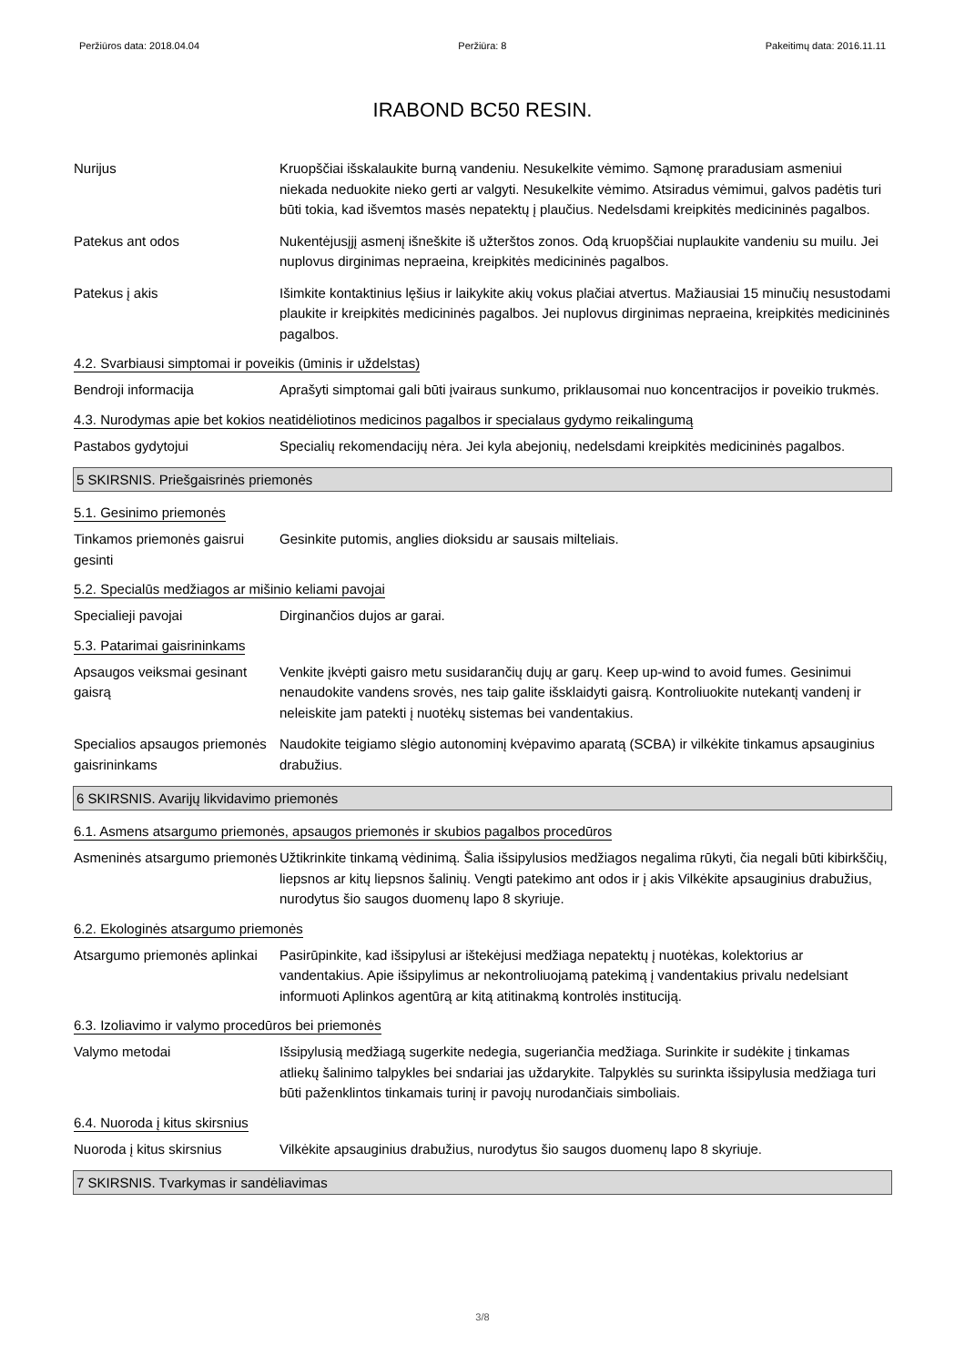Peržiūros data: 2018.04.04 Peržiūra: 8 Pakeitimų data: 2016.11.11
IRABOND BC50 RESIN.
Nurijus Kruopščiai išskalaukite burną vandeniu. Nesukelkite vėmimo. Sąmonę praradusiam asmeniui niekada neduokite nieko gerti ar valgyti. Nesukelkite vėmimo. Atsiradus vėmimui, galvos padėtis turi būti tokia, kad išvemtos masės nepatektų į plaučius. Nedelsdami kreipkitės medicininės pagalbos.
Patekus ant odos Nukentėjusįjį asmenį išneškite iš užterštos zonos. Odą kruopščiai nuplaukite vandeniu su muilu. Jei nuplovus dirginimas nepraeina, kreipkitės medicininės pagalbos.
Patekus į akis Išimkite kontaktinius lęšius ir laikykite akių vokus plačiai atvertus. Mažiausiai 15 minučių nesustodami plaukite ir kreipkitės medicininės pagalbos. Jei nuplovus dirginimas nepraeina, kreipkitės medicininės pagalbos.
4.2. Svarbiausi simptomai ir poveikis (ūminis ir uždelstas)
Bendroji informacija Aprašyti simptomai gali būti įvairaus sunkumo, priklausomai nuo koncentracijos ir poveikio trukmės.
4.3. Nurodymas apie bet kokios neatidėliotinos medicinos pagalbos ir specialaus gydymo reikalingumą
Pastabos gydytojui Specialių rekomendacijų nėra. Jei kyla abejonių, nedelsdami kreipkitės medicininės pagalbos.
5 SKIRSNIS. Priešgaisrinės priemonės
5.1. Gesinimo priemonės
Tinkamos priemonės gaisrui gesinti
Gesinkite putomis, anglies dioksidu ar sausais milteliais.
5.2. Specialūs medžiagos ar mišinio keliami pavojai
Specialieji pavojai Dirginančios dujos ar garai.
5.3. Patarimai gaisrininkams
Apsaugos veiksmai gesinant gaisrą
Venkite įkvėpti gaisro metu susidarančių dujų ar garų. Keep up-wind to avoid fumes. Gesinimui nenaudokite vandens srovės, nes taip galite išsklaidyti gaisrą. Kontroliuokite nutekantį vandenį ir neleiskite jam patekti į nuotėkų sistemas bei vandentakius.
Specialios apsaugos priemonės gaisrininkams
Naudokite teigiamo slėgio autonominį kvėpavimo aparatą (SCBA) ir vilkėkite tinkamus apsauginius drabužius.
6 SKIRSNIS. Avarijų likvidavimo priemonės
6.1. Asmens atsargumo priemonės, apsaugos priemonės ir skubios pagalbos procedūros
Asmeninės atsargumo priemonės
Užtikrinkite tinkamą vėdinimą. Šalia išsipylusios medžiagos negalima rūkyti, čia negali būti kibirkščių, liepsnos ar kitų liepsnos šalinių. Vengti patekimo ant odos ir į akis Vilkėkite apsauginius drabužius, nurodytus šio saugos duomenų lapo 8 skyriuje.
6.2. Ekologinės atsargumo priemonės
Atsargumo priemonės aplinkai
Pasirūpinkite, kad išsipylusi ar ištekėjusi medžiaga nepatektų į nuotėkas, kolektorius ar vandentakius. Apie išsipylimus ar nekontroliuojamą patekimą į vandentakius privalu nedelsiant informuoti Aplinkos agentūrą ar kitą atitinakmą kontrolės instituciją.
6.3. Izoliavimo ir valymo procedūros bei priemonės
Valymo metodai Išsipylusią medžiagą sugerkite nedegia, sugeriančia medžiaga. Surinkite ir sudėkite į tinkamas atliekų šalinimo talpykles bei sndariai jas uždarykite. Talpyklės su surinkta išsipylusia medžiaga turi būti paženklintos tinkamais turinį ir pavojų nurodančiais simboliais.
6.4. Nuoroda į kitus skirsnius
Nuoroda į kitus skirsnius Vilkėkite apsauginius drabužius, nurodytus šio saugos duomenų lapo 8 skyriuje.
7 SKIRSNIS. Tvarkymas ir sandėliavimas
3/8